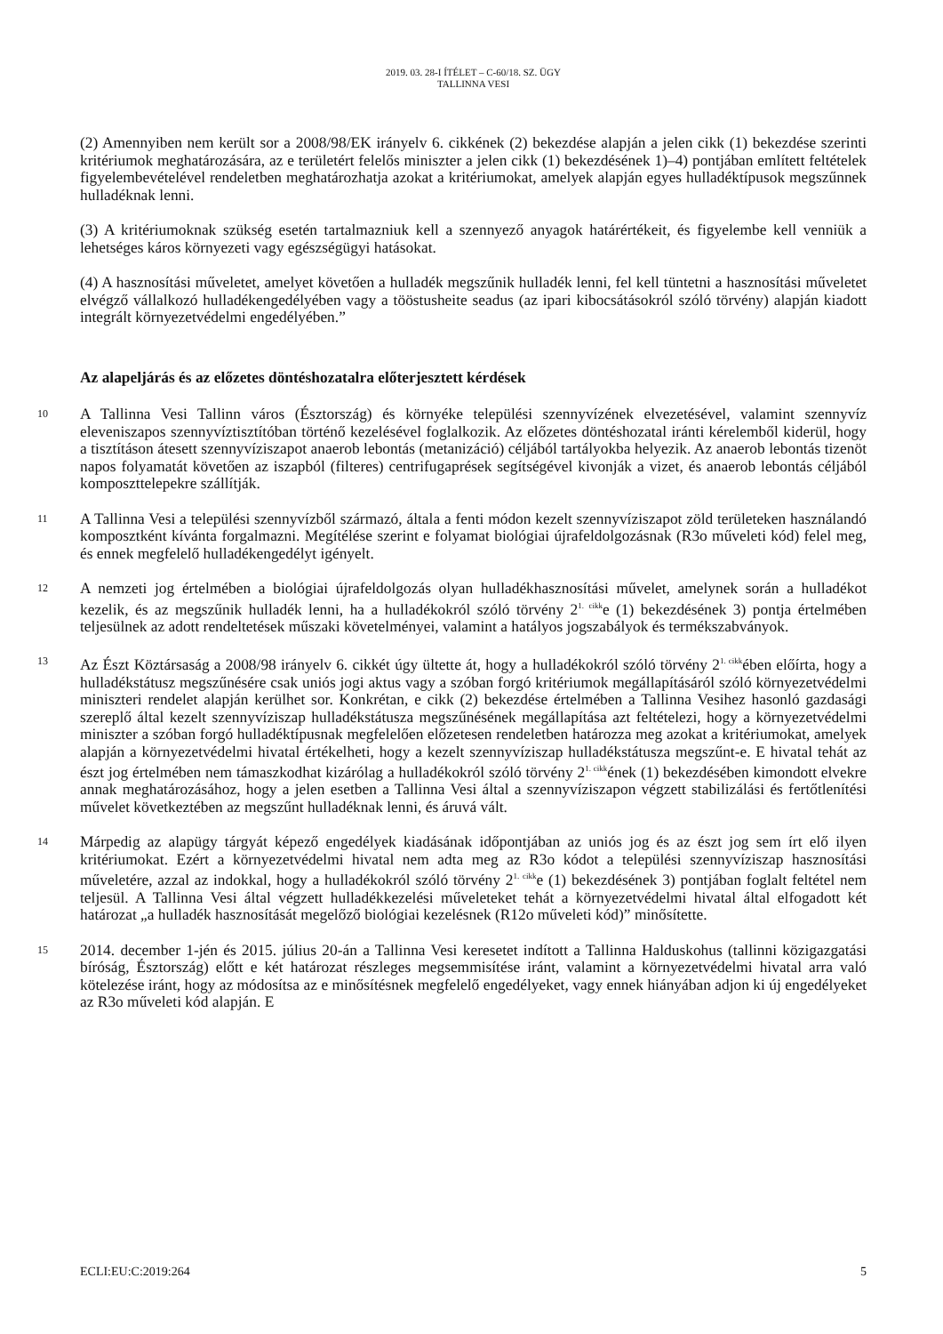2019. 03. 28-I ÍTÉLET – C-60/18. SZ. ÜGY
TALLINNA VESI
(2) Amennyiben nem került sor a 2008/98/EK irányelv 6. cikkének (2) bekezdése alapján a jelen cikk (1) bekezdése szerinti kritériumok meghatározására, az e területért felelős miniszter a jelen cikk (1) bekezdésének 1)–4) pontjában említett feltételek figyelembevételével rendeletben meghatározhatja azokat a kritériumokat, amelyek alapján egyes hulladéktípusok megszűnnek hulladéknak lenni.
(3) A kritériumoknak szükség esetén tartalmazniuk kell a szennyező anyagok határértékeit, és figyelembe kell venniük a lehetséges káros környezeti vagy egészségügyi hatásokat.
(4) A hasznosítási műveletet, amelyet követően a hulladék megszűnik hulladék lenni, fel kell tüntetni a hasznosítási műveletet elvégző vállalkozó hulladékengedélyében vagy a tööstusheite seadus (az ipari kibocsátásokról szóló törvény) alapján kiadott integrált környezetvédelmi engedélyében.”
Az alapeljárás és az előzetes döntéshozatalra előterjesztett kérdések
10
A Tallinna Vesi Tallinn város (Észtország) és környéke települési szennyvízének elvezetésével, valamint szennyvíz eleveniszapos szennyvíztisztítóban történő kezelésével foglalkozik. Az előzetes döntéshozatal iránti kérelemből kiderül, hogy a tisztításon átesett szennyvíziszapot anaerob lebontás (metanizáció) céljából tartályokba helyezik. Az anaerob lebontás tizenöt napos folyamatát követően az iszapból (filteres) centrifugaprések segítségével kivonják a vizet, és anaerob lebontás céljából komposzttelepekre szállítják.
11
A Tallinna Vesi a települési szennyvízből származó, általa a fenti módon kezelt szennyvíziszapot zöld területeken használandó komposztként kívánta forgalmazni. Megítélése szerint e folyamat biológiai újrafeldolgozásnak (R3o műveleti kód) felel meg, és ennek megfelelő hulladékengedélyt igényelt.
12
A nemzeti jog értelmében a biológiai újrafeldolgozás olyan hulladékhasznosítási művelet, amelynek során a hulladékot kezelik, és az megszűnik hulladék lenni, ha a hulladékokról szóló törvény 2<sup>1. cikk</sup>e (1) bekezdésének 3) pontja értelmében teljesülnek az adott rendeltetések műszaki követelményei, valamint a hatályos jogszabályok és termékszabványok.
13
Az Észt Köztársaság a 2008/98 irányelv 6. cikkét úgy ültette át, hogy a hulladékokról szóló törvény 2<sup>1. cikk</sup>ében előírta, hogy a hulladékstátusz megszűnésére csak uniós jogi aktus vagy a szóban forgó kritériumok megállapításáról szóló környezetvédelmi miniszteri rendelet alapján kerülhet sor. Konkrétan, e cikk (2) bekezdése értelmében a Tallinna Vesihez hasonló gazdasági szereplő által kezelt szennyvíziszap hulladékstátusza megszűnésének megállapítása azt feltételezi, hogy a környezetvédelmi miniszter a szóban forgó hulladéktípusnak megfelelően előzetesen rendeletben határozza meg azokat a kritériumokat, amelyek alapján a környezetvédelmi hivatal értékelheti, hogy a kezelt szennyvíziszap hulladékstátusza megszűnt-e. E hivatal tehát az észt jog értelmében nem támaszkodhat kizárólag a hulladékokról szóló törvény 2<sup>1. cikk</sup>ének (1) bekezdésében kimondott elvekre annak meghatározásához, hogy a jelen esetben a Tallinna Vesi által a szennyvíziszapon végzett stabilizálási és fertőtlenítési művelet következtében az megszűnt hulladéknak lenni, és áruvá vált.
14
Márpedig az alapügy tárgyát képező engedélyek kiadásának időpontjában az uniós jog és az észt jog sem írt elő ilyen kritériumokat. Ezért a környezetvédelmi hivatal nem adta meg az R3o kódot a települési szennyvíziszap hasznosítási műveletére, azzal az indokkal, hogy a hulladékokról szóló törvény 2<sup>1. cikk</sup>e (1) bekezdésének 3) pontjában foglalt feltétel nem teljesül. A Tallinna Vesi által végzett hulladékkezelési műveleteket tehát a környezetvédelmi hivatal által elfogadott két határozat „a hulladék hasznosítását megelőző biológiai kezelésnek (R12o műveleti kód)” minősítette.
15
2014. december 1-jén és 2015. július 20-án a Tallinna Vesi keresetet indított a Tallinna Halduskohus (tallinni közigazgatási bíróság, Észtország) előtt e két határozat részleges megsemmisítése iránt, valamint a környezetvédelmi hivatal arra való kötelezése iránt, hogy az módosítsa az e minősítésnek megfelelő engedélyeket, vagy ennek hiányában adjon ki új engedélyeket az R3o műveleti kód alapján. E
ECLI:EU:C:2019:264 5